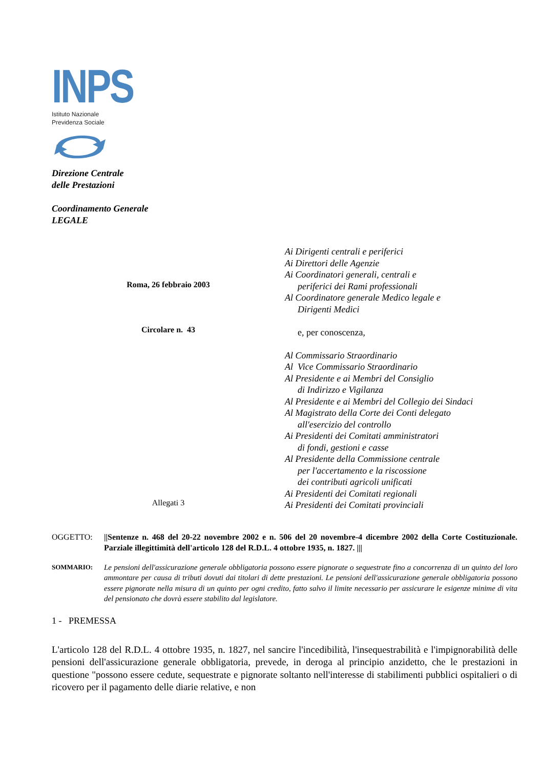INPS
Istituto Nazionale
Previdenza Sociale
Direzione Centrale
delle Prestazioni
Coordinamento Generale
LEGALE
Roma, 26 febbraio 2003
Circolare n. 43
Allegati 3
Ai Dirigenti centrali e periferici
Ai Direttori delle Agenzie
Ai Coordinatori generali, centrali e
periferici dei Rami professionali
Al Coordinatore generale Medico legale e
Dirigenti Medici
e, per conoscenza,
Al Commissario Straordinario
Al Vice Commissario Straordinario
Al Presidente e ai Membri del Consiglio
di Indirizzo e Vigilanza
Al Presidente e ai Membri del Collegio dei Sindaci
Al Magistrato della Corte dei Conti delegato
all'esercizio del controllo
Ai Presidenti dei Comitati amministratori
di fondi, gestioni e casse
Al Presidente della Commissione centrale
per l'accertamento e la riscossione
dei contributi agricoli unificati
Ai Presidenti dei Comitati regionali
Ai Presidenti dei Comitati provinciali
OGGETTO: ||Sentenze n. 468 del 20-22 novembre 2002 e n. 506 del 20 novembre-4 dicembre 2002 della Corte Costituzionale. Parziale illegittimità dell'articolo 128 del R.D.L. 4 ottobre 1935, n. 1827. |||
SOMMARIO:
Le pensioni dell'assicurazione generale obbligatoria possono essere pignorate o sequestrate fino a concorrenza di un quinto del loro ammontare per causa di tributi dovuti dai titolari di dette prestazioni. Le pensioni dell'assicurazione generale obbligatoria possono essere pignorate nella misura di un quinto per ogni credito, fatto salvo il limite necessario per assicurare le esigenze minime di vita del pensionato che dovrà essere stabilito dal legislatore.
1 - PREMESSA
L'articolo 128 del R.D.L. 4 ottobre 1935, n. 1827, nel sancire l'incedibilità, l'insequestrabilità e l'impignorabilità delle pensioni dell'assicurazione generale obbligatoria, prevede, in deroga al principio anzidetto, che le prestazioni in questione "possono essere cedute, sequestrate e pignorate soltanto nell'interesse di stabilimenti pubblici ospitalieri o di ricovero per il pagamento delle diarie relative, e non